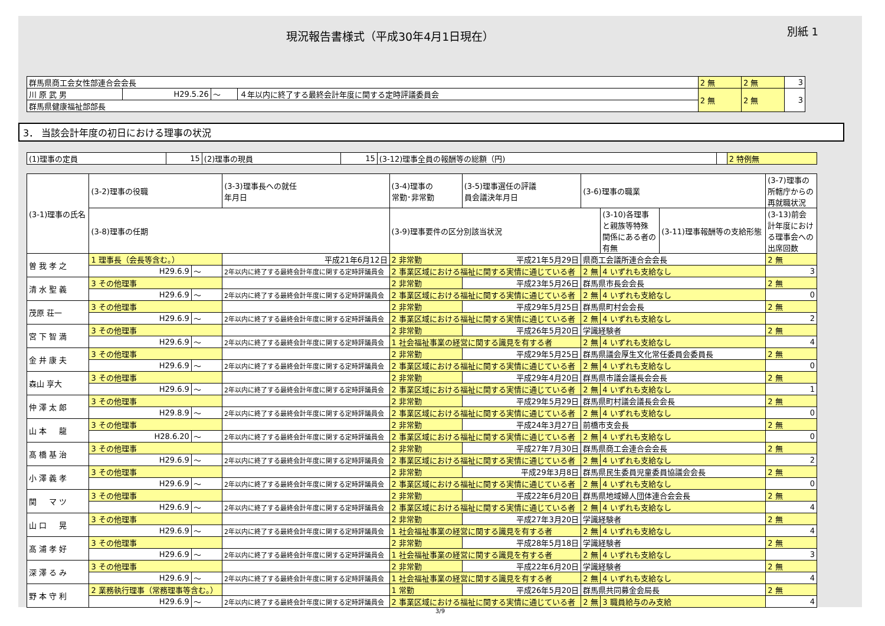現況報告書様式（平成30年4月1日現在）
別紙 1
| 群馬県商工会女性部連合会会長 | | | | 2 無 | 2 無 | 3 |
| 川 原 武 男 | H29.5.26 | ～ | ４年以内に終了する最終会計年度に関する定時評議委員会 | 2 無 | 2 無 | 3 |
| 群馬県健康福祉部部長 | | | | | | |
3． 当該会計年度の初日における理事の状況
| (1)理事の定員 | 15 | (2)理事の現員 | 15 | (3-12)理事全員の報酬等の総額（円) | | 2 特例無 |
| (3-1)理事の氏名 | (3-2)理事の役職 | | | (3-3)理事長への就任 年月日 | (3-4)理事の 常勤･非常勤 | (3-5)理事選任の評議 員会議決年月日 | (3-6)理事の職業 | | | (3-7)理事の 所轄庁からの 再就職状況 |
| --- | --- | --- | --- | --- | --- | --- | --- | --- | --- | --- |
| | (3-8)理事の任期 | | | | (3-9)理事要件の区分別該当状況 | | | (3-10)各理事 と親族等特殊 関係にある者の 有無 | (3-11)理事報酬等の支給形態 | (3-13)前会 計年度におけ る理事会への 出席回数 |
| 曽 我 孝 之 | 1 理事長（会長等含む。） | | | 平成21年6月12日 | 2 非常勤 | 平成21年5月29日 | 県商工会議所連合会会長 | | | 2 無 |
| | H29.6.9 | ～ | 2年以内に終了する最終会計年度に関する定時評議員会 | | 2 事業区域における福祉に関する実情に通じている者 | | 2 無 | 4 いずれも支給なし | | 3 |
| 清 水 聖 義 | 3 その他理事 | | | | 2 非常勤 | 平成23年5月26日 | 群馬県市長会会長 | | | 2 無 |
| | H29.6.9 | ～ | 2年以内に終了する最終会計年度に関する定時評議員会 | | 2 事業区域における福祉に関する実情に通じている者 | | 2 無 | 4 いずれも支給なし | | 0 |
| 茂原 荘一 | 3 その他理事 | | | | 2 非常勤 | 平成29年5月25日 | 群馬県町村会会長 | | | 2 無 |
| | H29.6.9 | ～ | 2年以内に終了する最終会計年度に関する定時評議員会 | | 2 事業区域における福祉に関する実情に通じている者 | | 2 無 | 4 いずれも支給なし | | 2 |
| 宮 下 智 満 | 3 その他理事 | | | | 2 非常勤 | 平成26年5月20日 | 学識経験者 | | | 2 無 |
| | H29.6.9 | ～ | 2年以内に終了する最終会計年度に関する定時評議員会 | | 1 社会福祉事業の経営に関する識見を有する者 | | 2 無 | 4 いずれも支給なし | | 4 |
| 金 井 康 夫 | 3 その他理事 | | | | 2 非常勤 | 平成29年5月25日 | 群馬県議会厚生文化常任委員会委員長 | | | 2 無 |
| | H29.6.9 | ～ | 2年以内に終了する最終会計年度に関する定時評議員会 | | 2 事業区域における福祉に関する実情に通じている者 | | 2 無 | 4 いずれも支給なし | | 0 |
| 森山 享大 | 3 その他理事 | | | | 2 非常勤 | 平成29年4月20日 | 群馬県市議会議長会会長 | | | 2 無 |
| | H29.6.9 | ～ | 2年以内に終了する最終会計年度に関する定時評議員会 | | 2 事業区域における福祉に関する実情に通じている者 | | 2 無 | 4 いずれも支給なし | | 1 |
| 仲 澤 太 郎 | 3 その他理事 | | | | 2 非常勤 | 平成29年5月29日 | 群馬県町村議会議長会会長 | | | 2 無 |
| | H29.8.9 | ～ | 2年以内に終了する最終会計年度に関する定時評議員会 | | 2 事業区域における福祉に関する実情に通じている者 | | 2 無 | 4 いずれも支給なし | | 0 |
| 山 本 龍 | 3 その他理事 | | | | 2 非常勤 | 平成24年3月27日 | 前橋市支会長 | | | 2 無 |
| | H28.6.20 | ～ | 2年以内に終了する最終会計年度に関する定時評議員会 | | 2 事業区域における福祉に関する実情に通じている者 | | 2 無 | 4 いずれも支給なし | | 0 |
| 髙 橋 基 治 | 3 その他理事 | | | | 2 非常勤 | 平成27年7月30日 | 群馬県商工会連合会会長 | | | 2 無 |
| | H29.6.9 | ～ | 2年以内に終了する最終会計年度に関する定時評議員会 | | 2 事業区域における福祉に関する実情に通じている者 | | 2 無 | 4 いずれも支給なし | | 2 |
| 小 澤 義 孝 | 3 その他理事 | | | | 2 非常勤 | 平成29年3月8日 | 群馬県民生委員児童委員協議会会長 | | | 2 無 |
| | H29.6.9 | ～ | 2年以内に終了する最終会計年度に関する定時評議員会 | | 2 事業区域における福祉に関する実情に通じている者 | | 2 無 | 4 いずれも支給なし | | 0 |
| 関 マ ツ | 3 その他理事 | | | | 2 非常勤 | 平成22年6月20日 | 群馬県地域婦人団体連合会会長 | | | 2 無 |
| | H29.6.9 | ～ | 2年以内に終了する最終会計年度に関する定時評議員会 | | 2 事業区域における福祉に関する実情に通じている者 | | 2 無 | 4 いずれも支給なし | | 4 |
| 山 口 晃 | 3 その他理事 | | | | 2 非常勤 | 平成27年3月20日 | 学識経験者 | | | 2 無 |
| | H29.6.9 | ～ | 2年以内に終了する最終会計年度に関する定時評議員会 | | 1 社会福祉事業の経営に関する識見を有する者 | | 2 無 | 4 いずれも支給なし | | 4 |
| 髙 浦 孝 好 | 3 その他理事 | | | | 2 非常勤 | 平成28年5月18日 | 学識経験者 | | | 2 無 |
| | H29.6.9 | ～ | 2年以内に終了する最終会計年度に関する定時評議員会 | | 1 社会福祉事業の経営に関する識見を有する者 | | 2 無 | 4 いずれも支給なし | | 3 |
| 深 澤 る み | 3 その他理事 | | | | 2 非常勤 | 平成22年6月20日 | 学識経験者 | | | 2 無 |
| | H29.6.9 | ～ | 2年以内に終了する最終会計年度に関する定時評議員会 | | 1 社会福祉事業の経営に関する識見を有する者 | | 2 無 | 4 いずれも支給なし | | 4 |
| 野 本 守 利 | 2 業務執行理事（常務理事等含む。） | | | | 1 常勤 | 平成26年5月20日 | 群馬県共同募金会局長 | | | 2 無 |
| | H29.6.9 | ～ | 2年以内に終了する最終会計年度に関する定時評議員会 | | 2 事業区域における福祉に関する実情に通じている者 | | 2 無 | 3 職員給与のみ支給 | | 4 |
3/9